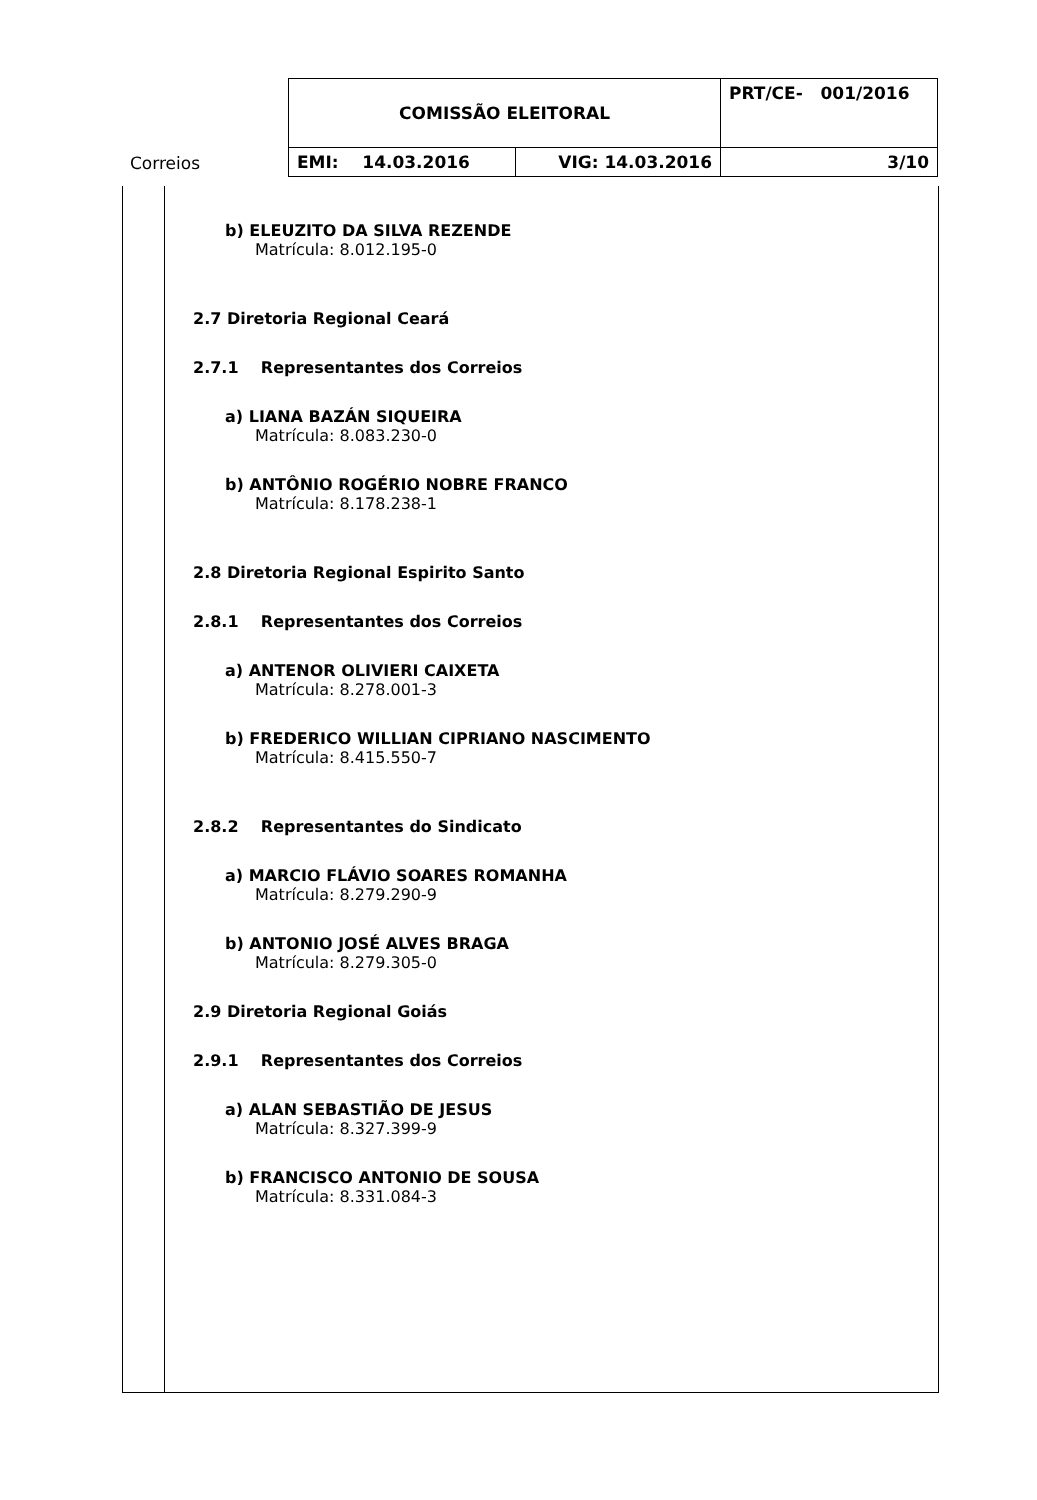| Correios | COMISSÃO ELEITORAL | | PRT/CE- 001/2016 |
| | EMI: 14.03.2016 | VIG: 14.03.2016 | 3/10 |
b) ELEUZITO DA SILVA REZENDE
Matrícula: 8.012.195-0
2.7 Diretoria Regional Ceará
2.7.1 Representantes dos Correios
a) LIANA BAZÁN SIQUEIRA
Matrícula: 8.083.230-0
b) ANTÔNIO ROGÉRIO NOBRE FRANCO
Matrícula: 8.178.238-1
2.8 Diretoria Regional Espirito Santo
2.8.1 Representantes dos Correios
a) ANTENOR OLIVIERI CAIXETA
Matrícula: 8.278.001-3
b) FREDERICO WILLIAN CIPRIANO NASCIMENTO
Matrícula: 8.415.550-7
2.8.2 Representantes do Sindicato
a) MARCIO FLÁVIO SOARES ROMANHA
Matrícula: 8.279.290-9
b) ANTONIO JOSÉ ALVES BRAGA
Matrícula: 8.279.305-0
2.9 Diretoria Regional Goiás
2.9.1 Representantes dos Correios
a) ALAN SEBASTIÃO DE JESUS
Matrícula: 8.327.399-9
b) FRANCISCO ANTONIO DE SOUSA
Matrícula: 8.331.084-3